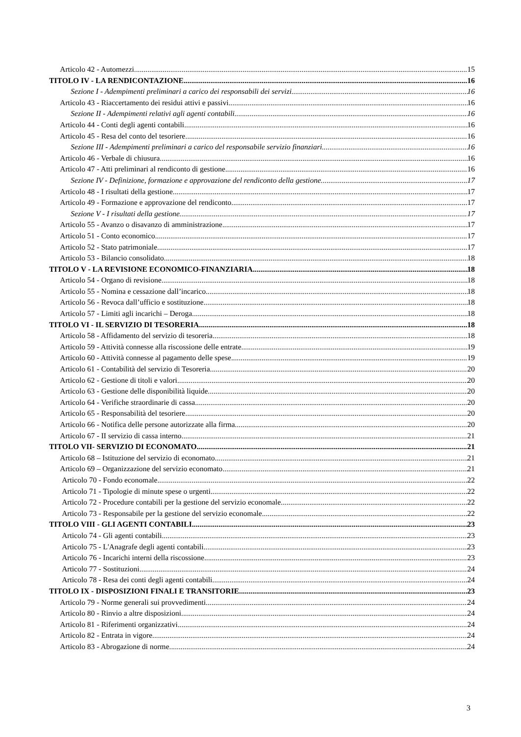Articolo 42 - Automezzi 15
TITOLO IV - LA RENDICONTAZIONE 16
Sezione I - Adempimenti preliminari a carico dei responsabili dei servizi 16
Articolo 43 - Riaccertamento dei residui attivi e passivi 16
Sezione II - Adempimenti relativi agli agenti contabili 16
Articolo 44 - Conti degli agenti contabili 16
Articolo 45 - Resa del conto del tesoriere 16
Sezione III - Adempimenti preliminari a carico del responsabile servizio finanziari 16
Articolo 46 - Verbale di chiusura 16
Articolo 47 - Atti preliminari al rendiconto di gestione 16
Sezione IV - Definizione, formazione e approvazione del rendiconto della gestione 17
Articolo 48 - I risultati della gestione 17
Articolo 49 - Formazione e approvazione del rendiconto 17
Sezione V - I risultati della gestione 17
Articolo 55 - Avanzo o disavanzo di amministrazione 17
Articolo 51 - Conto economico 17
Articolo 52 - Stato patrimoniale 17
Articolo 53 - Bilancio consolidato 18
TITOLO V - LA REVISIONE ECONOMICO-FINANZIARIA 18
Articolo 54 - Organo di revisione 18
Articolo 55 - Nomina e cessazione dall’incarico 18
Articolo 56 - Revoca dall’ufficio e sostituzione 18
Articolo 57 - Limiti agli incarichi – Deroga 18
TITOLO VI - IL SERVIZIO DI TESORERIA 18
Articolo 58 - Affidamento del servizio di tesoreria 18
Articolo 59 - Attività connesse alla riscossione delle entrate 19
Articolo 60 - Attività connesse al pagamento delle spese 19
Articolo 61 - Contabilità del servizio di Tesoreria 20
Articolo 62 - Gestione di titoli e valori 20
Articolo 63 - Gestione delle disponibilità liquide 20
Articolo 64 - Verifiche straordinarie di cassa 20
Articolo 65 - Responsabilità del tesoriere 20
Articolo 66 - Notifica delle persone autorizzate alla firma 20
Articolo 67 - II servizio di cassa interno 21
TITOLO VII- SERVIZIO DI ECONOMATO 21
Articolo 68 – Istituzione del servizio di economato 21
Articolo 69 – Organizzazione del servizio economato 21
Articolo 70 - Fondo economale 22
Articolo 71 - Tipologie di minute spese o urgenti 22
Articolo 72 - Procedure contabili per la gestione del servizio economale 22
Articolo 73 - Responsabile per la gestione del servizio economale 22
TITOLO VIII - GLI AGENTI CONTABILI 23
Articolo 74 - Gli agenti contabili 23
Articolo 75 - L'Anagrafe degli agenti contabili 23
Articolo 76 - Incarichi interni della riscossione 23
Articolo 77 - Sostituzioni 24
Articolo 78 - Resa dei conti degli agenti contabili 24
TITOLO IX - DISPOSIZIONI FINALI E TRANSITORIE 23
Articolo 79 - Norme generali sui provvedimenti 24
Articolo 80 - Rinvio a altre disposizioni 24
Articolo 81 - Riferimenti organizzativi 24
Articolo 82 - Entrata in vigore 24
Articolo 83 - Abrogazione di norme 24
3